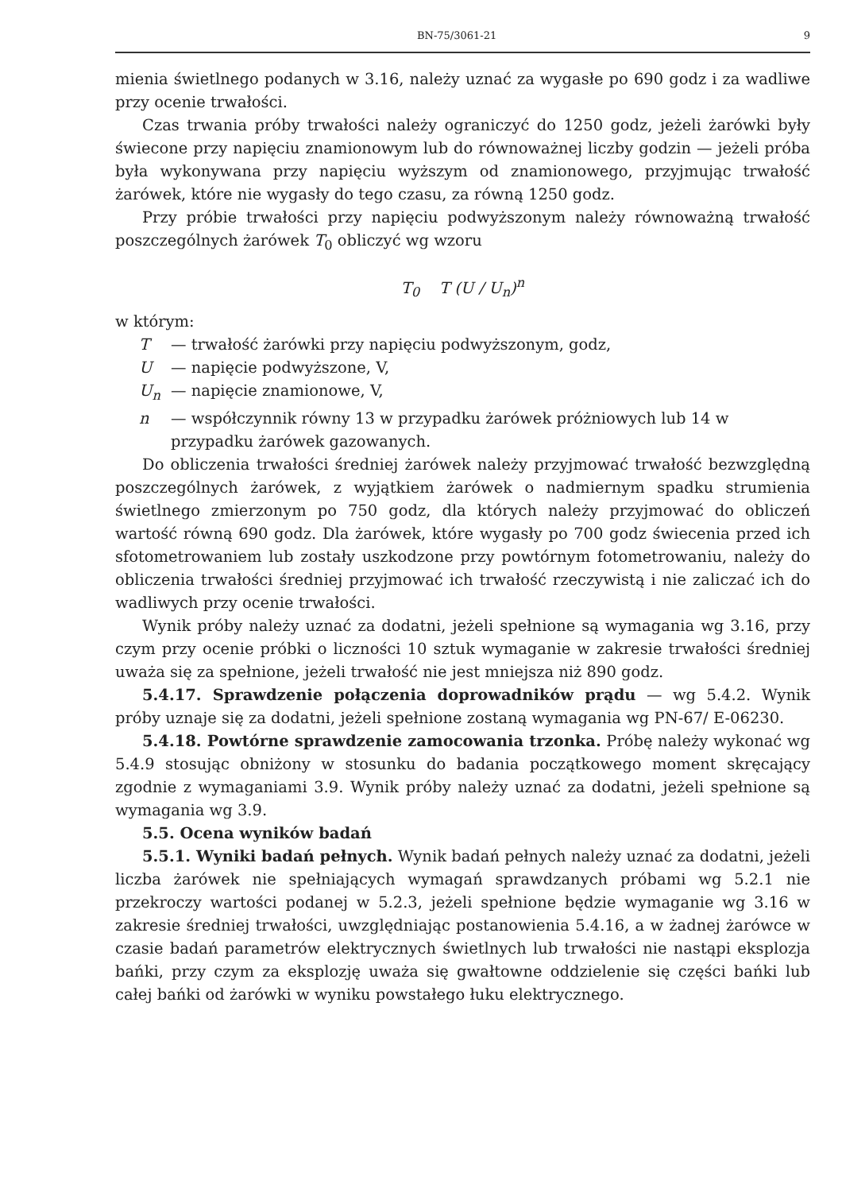BN-75/3061-21 9
mienia świetlnego podanych w 3.16, należy uznać za wygasłe po 690 godz i za wadliwe przy ocenie trwałości.
Czas trwania próby trwałości należy ograniczyć do 1250 godz, jeżeli żarówki były świecone przy napięciu znamionowym lub do równoważnej liczby godzin — jeżeli próba była wykonywana przy napięciu wyższym od znamionowego, przyjmując trwałość żarówek, które nie wygasły do tego czasu, za równą 1250 godz.
Przy próbie trwałości przy napięciu podwyższonym należy równoważną trwałość poszczególnych żarówek T<sub>0</sub> obliczyć wg wzoru
T<sub>0</sub> T (U / U<sub>n</sub>)<sup>n</sup>
w którym:
T — trwałość żarówki przy napięciu podwyższonym, godz,
U — napięcie podwyższone, V,
U<sub>n</sub> — napięcie znamionowe, V,
n — współczynnik równy 13 w przypadku żarówek próżniowych lub 14 w przypadku żarówek gazowanych.
Do obliczenia trwałości średniej żarówek należy przyjmować trwałość bezwzględną poszczególnych żarówek, z wyjątkiem żarówek o nadmiernym spadku strumienia świetlnego zmierzonym po 750 godz, dla których należy przyjmować do obliczeń wartość równą 690 godz. Dla żarówek, które wygasły po 700 godz świecenia przed ich sfotometrowaniem lub zostały uszkodzone przy powtórnym fotometrowaniu, należy do obliczenia trwałości średniej przyjmować ich trwałość rzeczywistą i nie zaliczać ich do wadliwych przy ocenie trwałości.
Wynik próby należy uznać za dodatni, jeżeli spełnione są wymagania wg 3.16, przy czym przy ocenie próbki o liczności 10 sztuk wymaganie w zakresie trwałości średniej uważa się za spełnione, jeżeli trwałość nie jest mniejsza niż 890 godz.
5.4.17. Sprawdzenie połączenia doprowadników prądu — wg 5.4.2. Wynik próby uznaje się za dodatni, jeżeli spełnione zostaną wymagania wg PN-67/ E-06230.
5.4.18. Powtórne sprawdzenie zamocowania trzonka. Próbę należy wykonać wg 5.4.9 stosując obniżony w stosunku do badania początkowego moment skręcający zgodnie z wymaganiami 3.9. Wynik próby należy uznać za dodatni, jeżeli spełnione są wymagania wg 3.9.
5.5. Ocena wyników badań
5.5.1. Wyniki badań pełnych. Wynik badań pełnych należy uznać za dodatni, jeżeli liczba żarówek nie spełniających wymagań sprawdzanych próbami wg 5.2.1 nie przekroczy wartości podanej w 5.2.3, jeżeli spełnione będzie wymaganie wg 3.16 w zakresie średniej trwałości, uwzględniając postanowienia 5.4.16, a w żadnej żarówce w czasie badań parametrów elektrycznych świetlnych lub trwałości nie nastąpi eksplozja bańki, przy czym za eksplozję uważa się gwałtowne oddzielenie się części bańki lub całej bańki od żarówki w wyniku powstałego łuku elektrycznego.